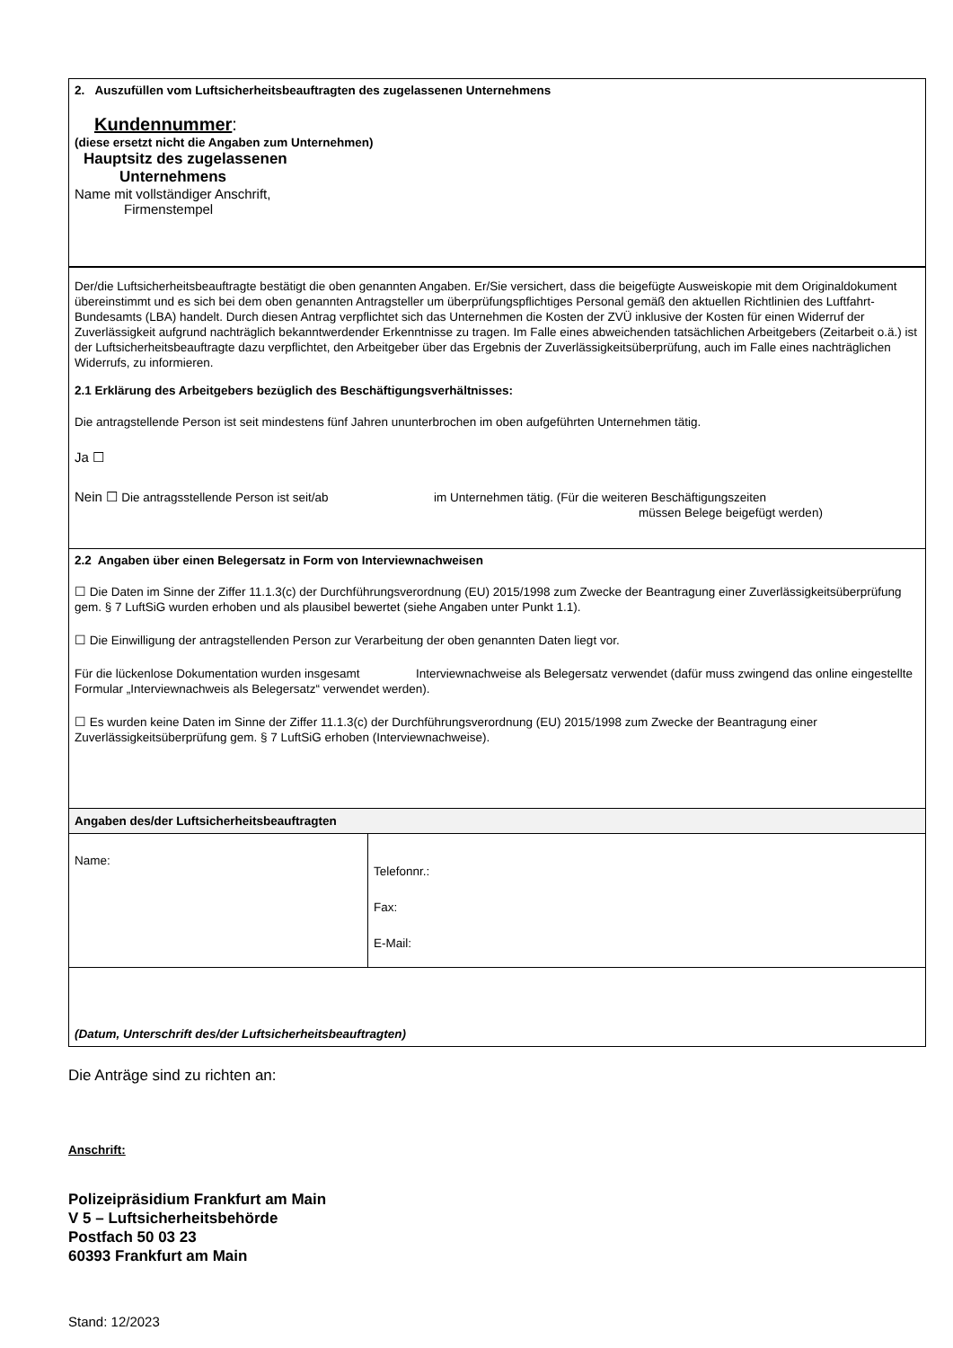2. Auszufüllen vom Luftsicherheitsbeauftragten des zugelassenen Unternehmens
Kundennummer:
(diese ersetzt nicht die Angaben zum Unternehmen)
Hauptsitz des zugelassenen
Unternehmens
Name mit vollständiger Anschrift,
Firmenstempel
Der/die Luftsicherheitsbeauftragte bestätigt die oben genannten Angaben. Er/Sie versichert, dass die beigefügte Ausweiskopie mit dem Originaldokument übereinstimmt und es sich bei dem oben genannten Antragsteller um überprüfungspflichtiges Personal gemäß den aktuellen Richtlinien des Luftfahrt-Bundesamts (LBA) handelt. Durch diesen Antrag verpflichtet sich das Unternehmen die Kosten der ZVÜ inklusive der Kosten für einen Widerruf der Zuverlässigkeit aufgrund nachträglich bekanntwerdender Erkenntnisse zu tragen. Im Falle eines abweichenden tatsächlichen Arbeitgebers (Zeitarbeit o.ä.) ist der Luftsicherheitsbeauftragte dazu verpflichtet, den Arbeitgeber über das Ergebnis der Zuverlässigkeitsüberprüfung, auch im Falle eines nachträglichen Widerrufs, zu informieren.
2.1 Erklärung des Arbeitgebers bezüglich des Beschäftigungsverhältnisses:
Die antragstellende Person ist seit mindestens fünf Jahren ununterbrochen im oben aufgeführten Unternehmen tätig.
Ja ☐
Nein ☐ Die antragsstellende Person ist seit/ab im Unternehmen tätig. (Für die weiteren Beschäftigungszeiten
müssen Belege beigefügt werden)
2.2 Angaben über einen Belegersatz in Form von Interviewnachweisen
☐ Die Daten im Sinne der Ziffer 11.1.3(c) der Durchführungsverordnung (EU) 2015/1998 zum Zwecke der Beantragung einer Zuverlässigkeitsüberprüfung gem. § 7 LuftSiG wurden erhoben und als plausibel bewertet (siehe Angaben unter Punkt 1.1).
☐ Die Einwilligung der antragstellenden Person zur Verarbeitung der oben genannten Daten liegt vor.
Für die lückenlose Dokumentation wurden insgesamt Interviewnachweise als Belegersatz verwendet (dafür muss zwingend das online eingestellte Formular „Interviewnachweis als Belegersatz“ verwendet werden).
☐ Es wurden keine Daten im Sinne der Ziffer 11.1.3(c) der Durchführungsverordnung (EU) 2015/1998 zum Zwecke der Beantragung einer Zuverlässigkeitsüberprüfung gem. § 7 LuftSiG erhoben (Interviewnachweise).
| Angaben des/der Luftsicherheitsbeauftragten | |
| Name: | Telefonnr.: Fax: E-Mail: |
| (Datum, Unterschrift des/der Luftsicherheitsbeauftragten) | |
Die Anträge sind zu richten an:
Anschrift:
Polizeipräsidium Frankfurt am Main
V 5 – Luftsicherheitsbehörde
Postfach 50 03 23
60393 Frankfurt am Main
Stand: 12/2023